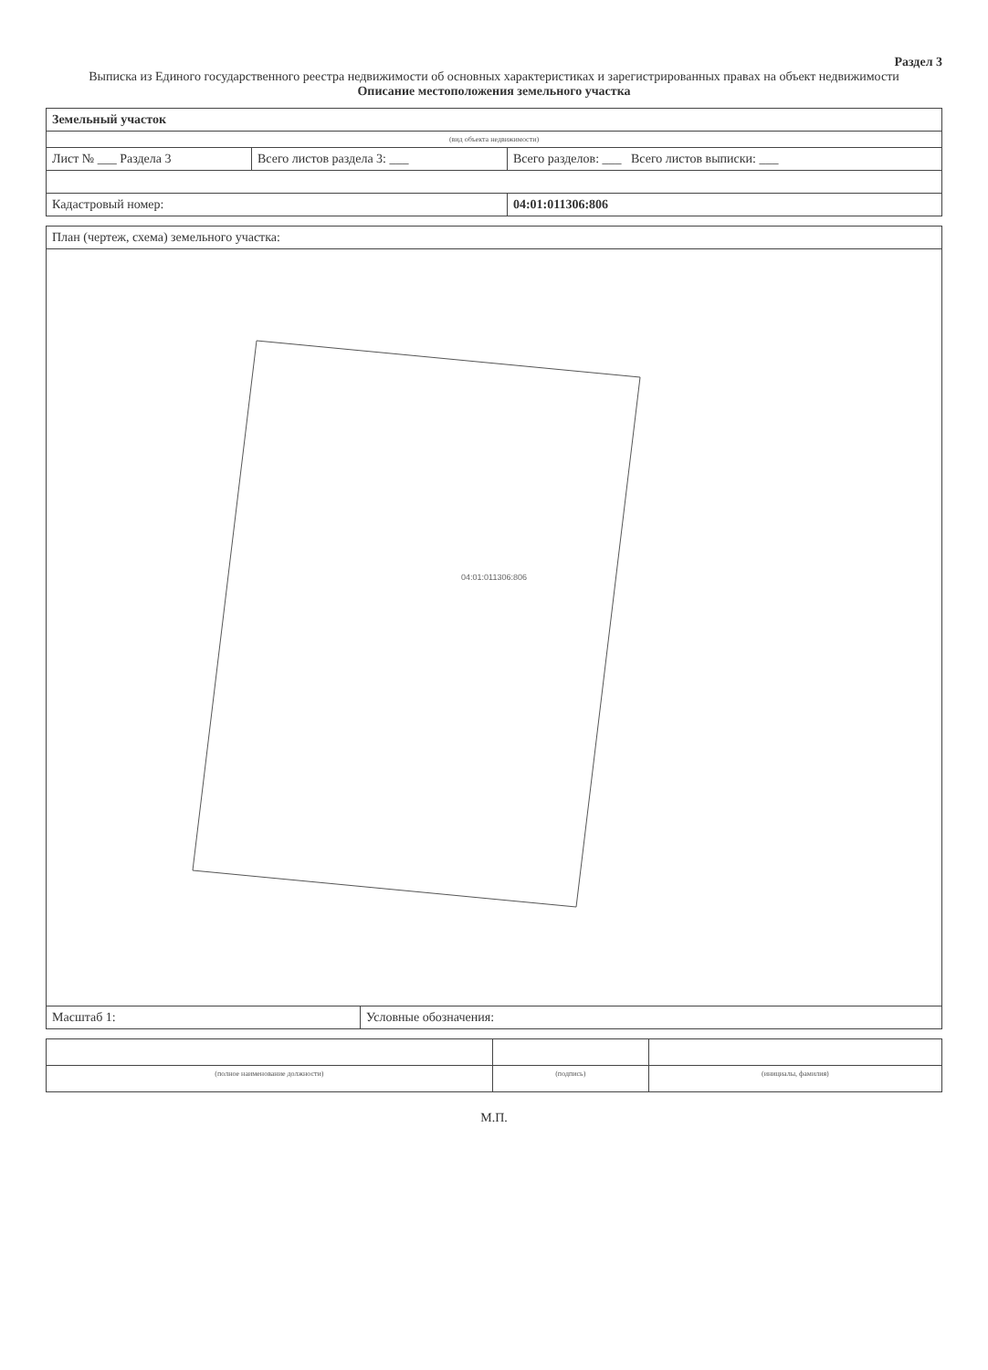Раздел 3
Выписка из Единого государственного реестра недвижимости об основных характеристиках и зарегистрированных правах на объект недвижимости
Описание местоположения земельного участка
| Земельный участок | | |
| (вид объекта недвижимости) | | |
| Лист № ___ Раздела 3 | Всего листов раздела 3: ___ | Всего разделов: ___ Всего листов выписки: ___ |
| Кадастровый номер: | | 04:01:011306:806 |
| План (чертеж, схема) земельного участка: | |
| 04:01:011306:806 | |
| Масштаб 1: | Условные обозначения: |
| (полное наименование должности) | (подпись) | (инициалы, фамилия) |
М.П.